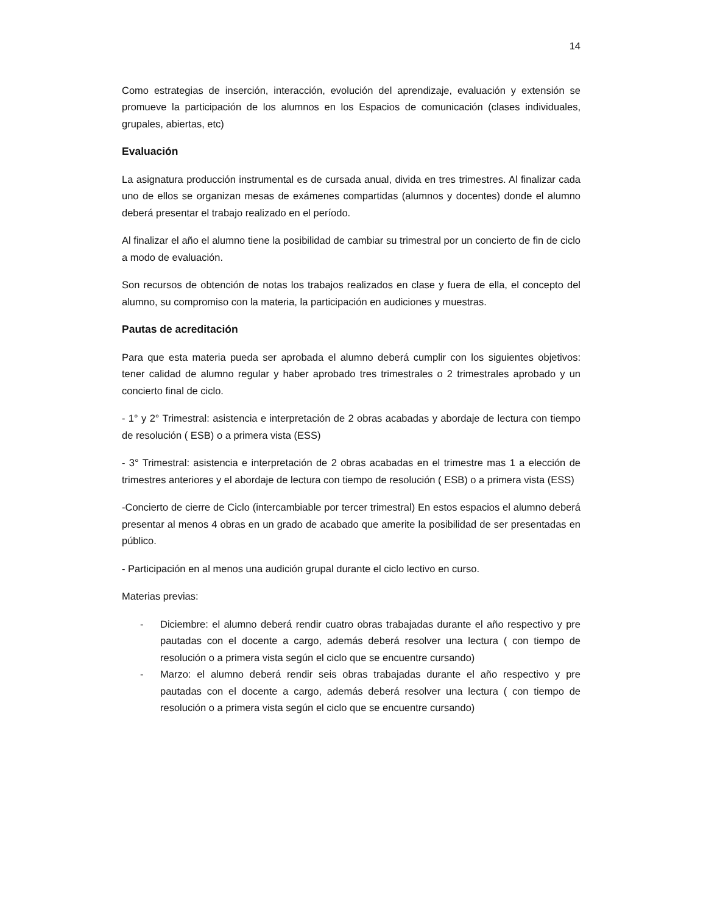14
Como estrategias de inserción, interacción, evolución del aprendizaje, evaluación y extensión se promueve la participación de los alumnos en los Espacios de comunicación (clases individuales, grupales, abiertas, etc)
Evaluación
La asignatura producción instrumental es de cursada anual, divida en tres trimestres. Al finalizar cada uno de ellos se organizan mesas de exámenes compartidas (alumnos y docentes) donde el alumno deberá presentar el trabajo realizado en el período.
Al finalizar el año el alumno tiene la posibilidad de cambiar su trimestral por un concierto de fin de ciclo a modo de evaluación.
Son recursos de obtención de notas los trabajos realizados en clase y fuera de ella, el concepto del alumno, su compromiso con la materia, la participación en audiciones y muestras.
Pautas de acreditación
Para que esta materia pueda ser aprobada el alumno deberá cumplir con los siguientes objetivos: tener calidad de alumno regular y haber aprobado tres trimestrales o 2 trimestrales aprobado y un concierto final de ciclo.
- 1° y 2° Trimestral: asistencia e interpretación de 2 obras acabadas y abordaje de lectura con tiempo de resolución ( ESB) o a primera vista (ESS)
- 3° Trimestral: asistencia e interpretación de 2 obras acabadas en el trimestre mas 1 a elección de trimestres anteriores y el abordaje de lectura con tiempo de resolución ( ESB) o a primera vista (ESS)
-Concierto de cierre de Ciclo (intercambiable por tercer trimestral) En estos espacios el alumno deberá presentar al menos 4 obras en un grado de acabado que amerite la posibilidad de ser presentadas en público.
- Participación en al menos una audición grupal durante el ciclo lectivo en curso.
Materias previas:
- Diciembre: el alumno deberá rendir cuatro obras trabajadas durante el año respectivo y pre pautadas con el docente a cargo, además deberá resolver una lectura ( con tiempo de resolución o a primera vista según el ciclo que se encuentre cursando)
- Marzo: el alumno deberá rendir seis obras trabajadas durante el año respectivo y pre pautadas con el docente a cargo, además deberá resolver una lectura ( con tiempo de resolución o a primera vista según el ciclo que se encuentre cursando)